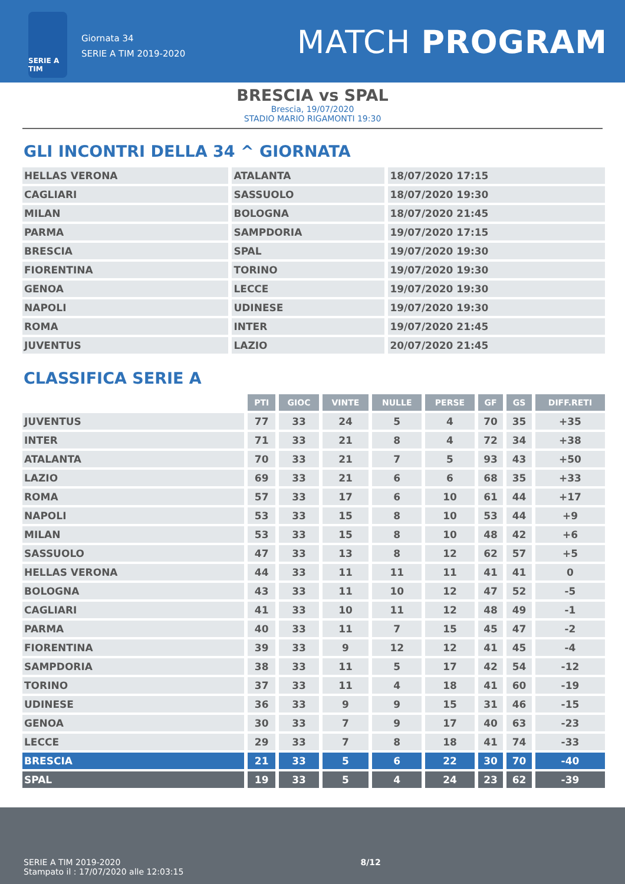SERIE A TIM
Giornata 34
SERIE A TIM 2019-2020
MATCH PROGRAM
BRESCIA vs SPAL
Brescia, 19/07/2020
STADIO MARIO RIGAMONTI 19:30
GLI INCONTRI DELLA 34 ^ GIORNATA
| HELLAS VERONA | ATALANTA | 18/07/2020 17:15 |
| CAGLIARI | SASSUOLO | 18/07/2020 19:30 |
| MILAN | BOLOGNA | 18/07/2020 21:45 |
| PARMA | SAMPDORIA | 19/07/2020 17:15 |
| BRESCIA | SPAL | 19/07/2020 19:30 |
| FIORENTINA | TORINO | 19/07/2020 19:30 |
| GENOA | LECCE | 19/07/2020 19:30 |
| NAPOLI | UDINESE | 19/07/2020 19:30 |
| ROMA | INTER | 19/07/2020 21:45 |
| JUVENTUS | LAZIO | 20/07/2020 21:45 |
CLASSIFICA SERIE A
| | PTI | GIOC | VINTE | NULLE | PERSE | GF | GS | DIFF.RETI |
| JUVENTUS | 77 | 33 | 24 | 5 | 4 | 70 | 35 | +35 |
| INTER | 71 | 33 | 21 | 8 | 4 | 72 | 34 | +38 |
| ATALANTA | 70 | 33 | 21 | 7 | 5 | 93 | 43 | +50 |
| LAZIO | 69 | 33 | 21 | 6 | 6 | 68 | 35 | +33 |
| ROMA | 57 | 33 | 17 | 6 | 10 | 61 | 44 | +17 |
| NAPOLI | 53 | 33 | 15 | 8 | 10 | 53 | 44 | +9 |
| MILAN | 53 | 33 | 15 | 8 | 10 | 48 | 42 | +6 |
| SASSUOLO | 47 | 33 | 13 | 8 | 12 | 62 | 57 | +5 |
| HELLAS VERONA | 44 | 33 | 11 | 11 | 11 | 41 | 41 | 0 |
| BOLOGNA | 43 | 33 | 11 | 10 | 12 | 47 | 52 | -5 |
| CAGLIARI | 41 | 33 | 10 | 11 | 12 | 48 | 49 | -1 |
| PARMA | 40 | 33 | 11 | 7 | 15 | 45 | 47 | -2 |
| FIORENTINA | 39 | 33 | 9 | 12 | 12 | 41 | 45 | -4 |
| SAMPDORIA | 38 | 33 | 11 | 5 | 17 | 42 | 54 | -12 |
| TORINO | 37 | 33 | 11 | 4 | 18 | 41 | 60 | -19 |
| UDINESE | 36 | 33 | 9 | 9 | 15 | 31 | 46 | -15 |
| GENOA | 30 | 33 | 7 | 9 | 17 | 40 | 63 | -23 |
| LECCE | 29 | 33 | 7 | 8 | 18 | 41 | 74 | -33 |
| BRESCIA | 21 | 33 | 5 | 6 | 22 | 30 | 70 | -40 |
| SPAL | 19 | 33 | 5 | 4 | 24 | 23 | 62 | -39 |
SERIE A TIM 2019-2020
Stampato il : 17/07/2020 alle 12:03:15
8/12